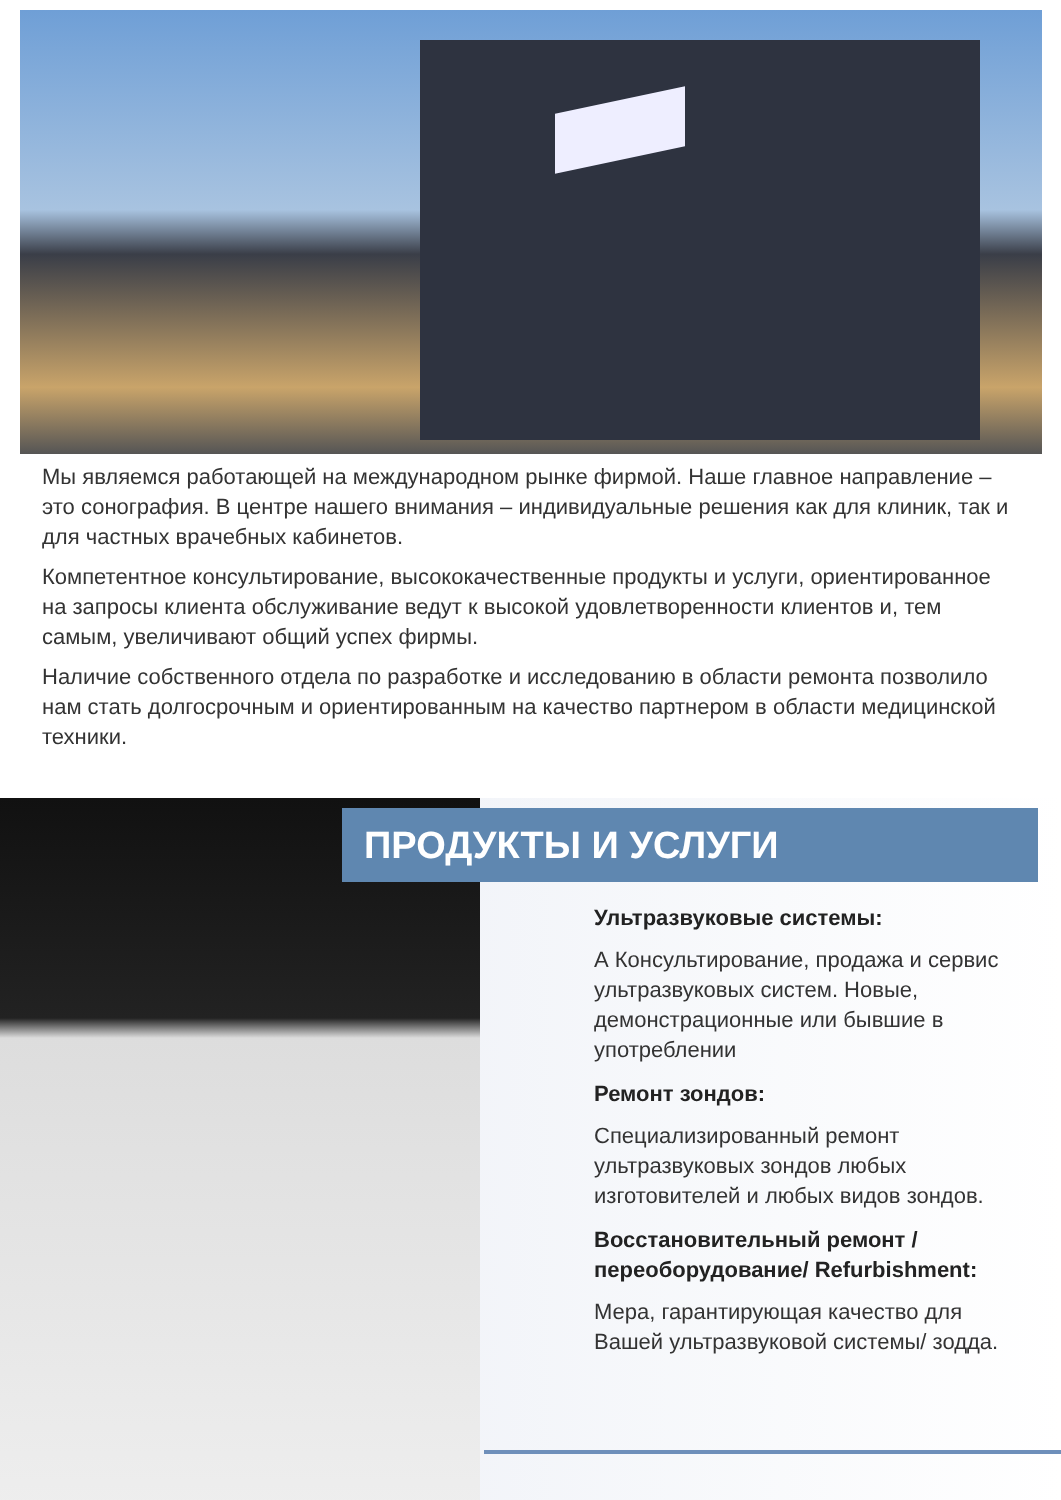Мы являемся работающей на международном рынке фирмой. Наше главное направление – это сонография. В центре нашего внимания – индивидуальные решения как для клиник, так и для частных врачебных кабинетов.
Компетентное консультирование, высококачественные продукты и услуги, ориентированное на запросы клиента обслуживание ведут к высокой удовлетворенности клиентов и, тем самым, увеличивают общий успех фирмы.
Наличие собственного отдела по разработке и исследованию в области ремонта позволило нам стать долгосрочным и ориентированным на качество партнером в области медицинской техники.
ПРОДУКТЫ И УСЛУГИ
Ультразвуковые системы:
А Консультирование, продажа и сервис ультразвуковых систем. Новые, демонстрационные или бывшие в употреблении
Ремонт зондов:
Специализированный ремонт ультразвуковых зондов любых изготовителей и любых видов зондов.
Восстановительный ремонт / переоборудование/ Refurbishment:
Мера, гарантирующая качество для Вашей ультразвуковой системы/ зодда.